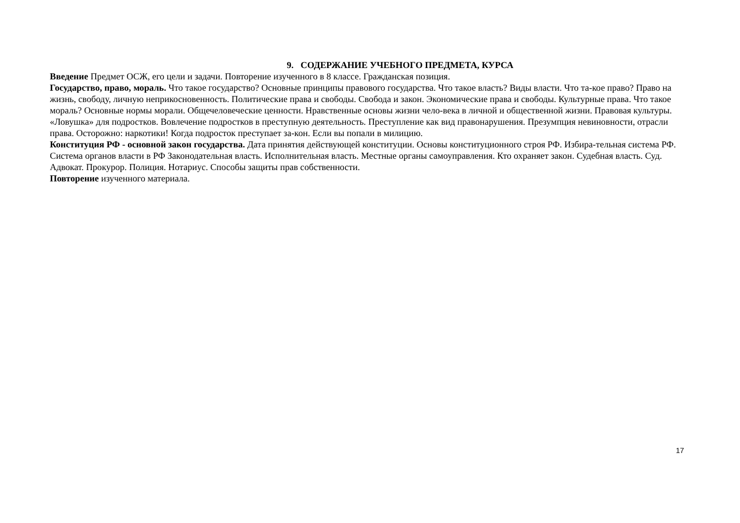9. СОДЕРЖАНИЕ УЧЕБНОГО ПРЕДМЕТА, КУРСА
Введение Предмет ОСЖ, его цели и задачи. Повторение изученного в 8 классе. Гражданская позиция.
Государство, право, мораль. Что такое государство? Основные принципы правового государства. Что такое власть? Виды власти. Что та-кое право? Право на жизнь, свободу, личную неприкосновенность. Политические права и свободы. Свобода и закон. Экономические права и свободы. Культурные права. Что такое мораль? Основные нормы морали. Общечеловеческие ценности. Нравственные основы жизни чело-века в личной и общественной жизни. Правовая культуры. «Ловушка» для подростков. Вовлечение подростков в преступную деятельность. Преступление как вид правонарушения. Презумпция невиновности, отрасли права. Осторожно: наркотики! Когда подросток преступает за-кон. Если вы попали в милицию.
Конституция РФ - основной закон государства. Дата принятия действующей конституции. Основы конституционного строя РФ. Избира-тельная система РФ. Система органов власти в РФ Законодательная власть. Исполнительная власть. Местные органы самоуправления. Кто охраняет закон. Судебная власть. Суд. Адвокат. Прокурор. Полиция. Нотариус. Способы защиты прав собственности.
Повторение изученного материала.
17